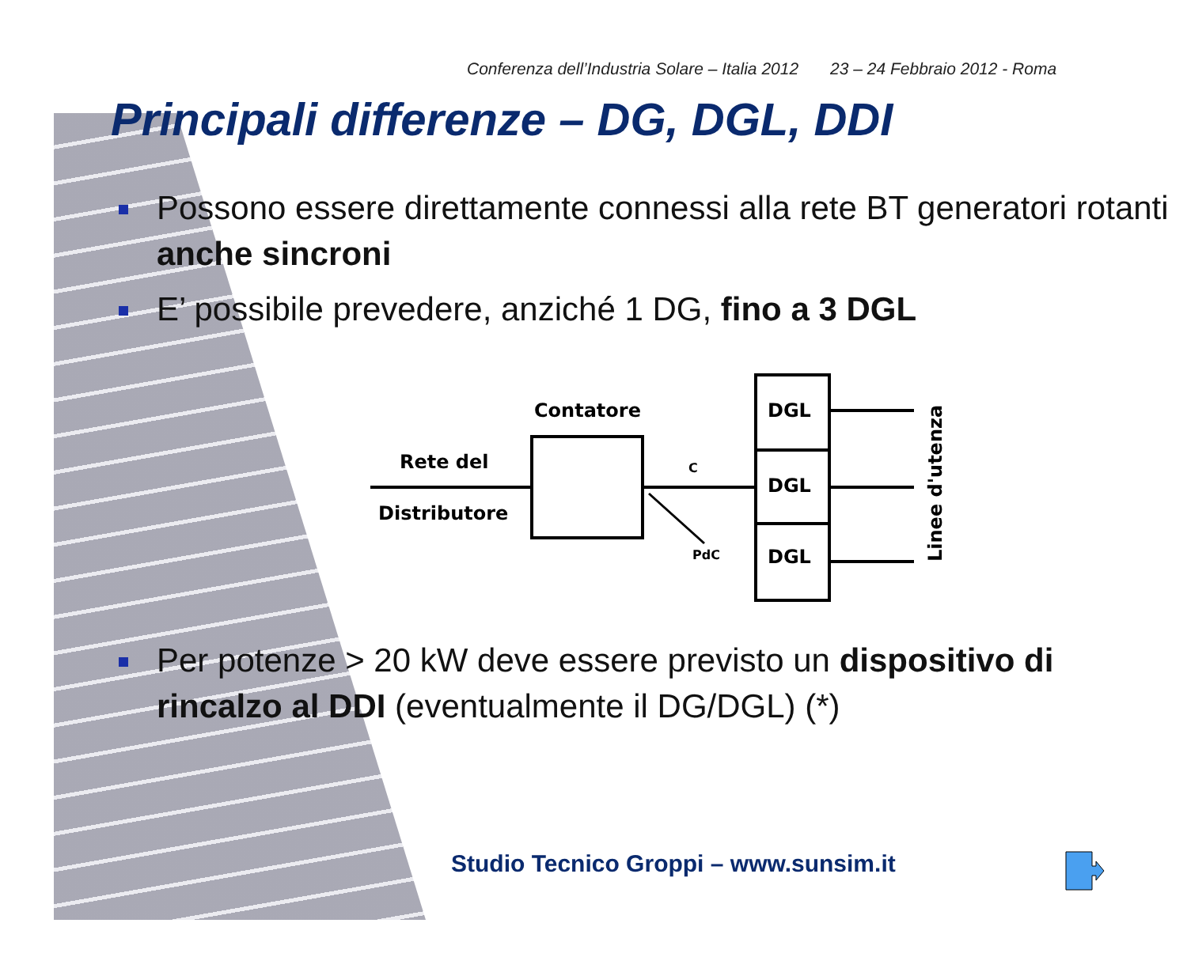Conferenza dell’Industria Solare – Italia 2012 23 – 24 Febbraio 2012 - Roma
Principali differenze – DG, DGL, DDI
Possono essere direttamente connessi alla rete BT generatori rotanti anche sincroni
E’ possibile prevedere, anziché 1 DG, fino a 3 DGL
Contatore
Rete del
Distributore
C
PdC
DGL
DGL
DGL
Linee d'utenza
Per potenze > 20 kW deve essere previsto un dispositivo di rincalzo al DDI (eventualmente il DG/DGL) (*)
Studio Tecnico Groppi – www.sunsim.it